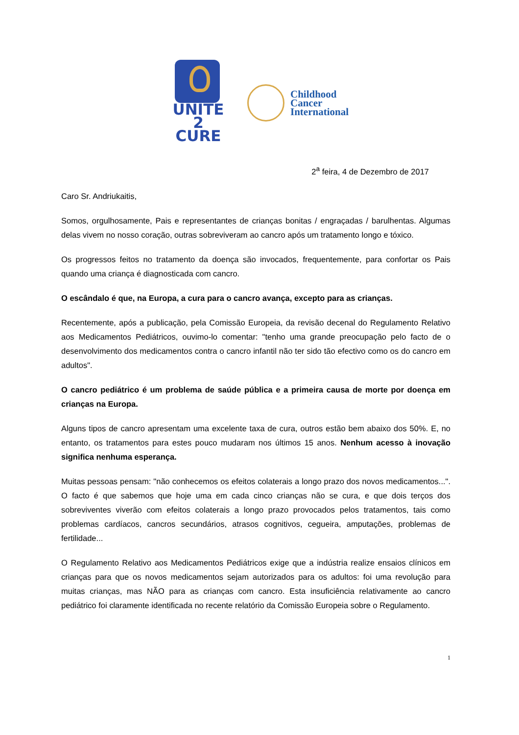UNITE
2 CURE
Childhood
Cancer
International
2<sup>a</sup> feira, 4 de Dezembro de 2017
Caro Sr. Andriukaitis,
Somos, orgulhosamente, Pais e representantes de crianças bonitas / engraçadas / barulhentas. Algumas delas vivem no nosso coração, outras sobreviveram ao cancro após um tratamento longo e tóxico.
Os progressos feitos no tratamento da doença são invocados, frequentemente, para confortar os Pais quando uma criança é diagnosticada com cancro.
O escândalo é que, na Europa, a cura para o cancro avança, excepto para as crianças.
Recentemente, após a publicação, pela Comissão Europeia, da revisão decenal do Regulamento Relativo aos Medicamentos Pediátricos, ouvimo-lo comentar: "tenho uma grande preocupação pelo facto de o desenvolvimento dos medicamentos contra o cancro infantil não ter sido tão efectivo como os do cancro em adultos".
O cancro pediátrico é um problema de saúde pública e a primeira causa de morte por doença em crianças na Europa.
Alguns tipos de cancro apresentam uma excelente taxa de cura, outros estão bem abaixo dos 50%. E, no entanto, os tratamentos para estes pouco mudaram nos últimos 15 anos. Nenhum acesso à inovação significa nenhuma esperança.
Muitas pessoas pensam: "não conhecemos os efeitos colaterais a longo prazo dos novos medicamentos...". O facto é que sabemos que hoje uma em cada cinco crianças não se cura, e que dois terços dos sobreviventes viverão com efeitos colaterais a longo prazo provocados pelos tratamentos, tais como problemas cardíacos, cancros secundários, atrasos cognitivos, cegueira, amputações, problemas de fertilidade...
O Regulamento Relativo aos Medicamentos Pediátricos exige que a indústria realize ensaios clínicos em crianças para que os novos medicamentos sejam autorizados para os adultos: foi uma revolução para muitas crianças, mas NÃO para as crianças com cancro. Esta insuficiência relativamente ao cancro pediátrico foi claramente identificada no recente relatório da Comissão Europeia sobre o Regulamento.
1